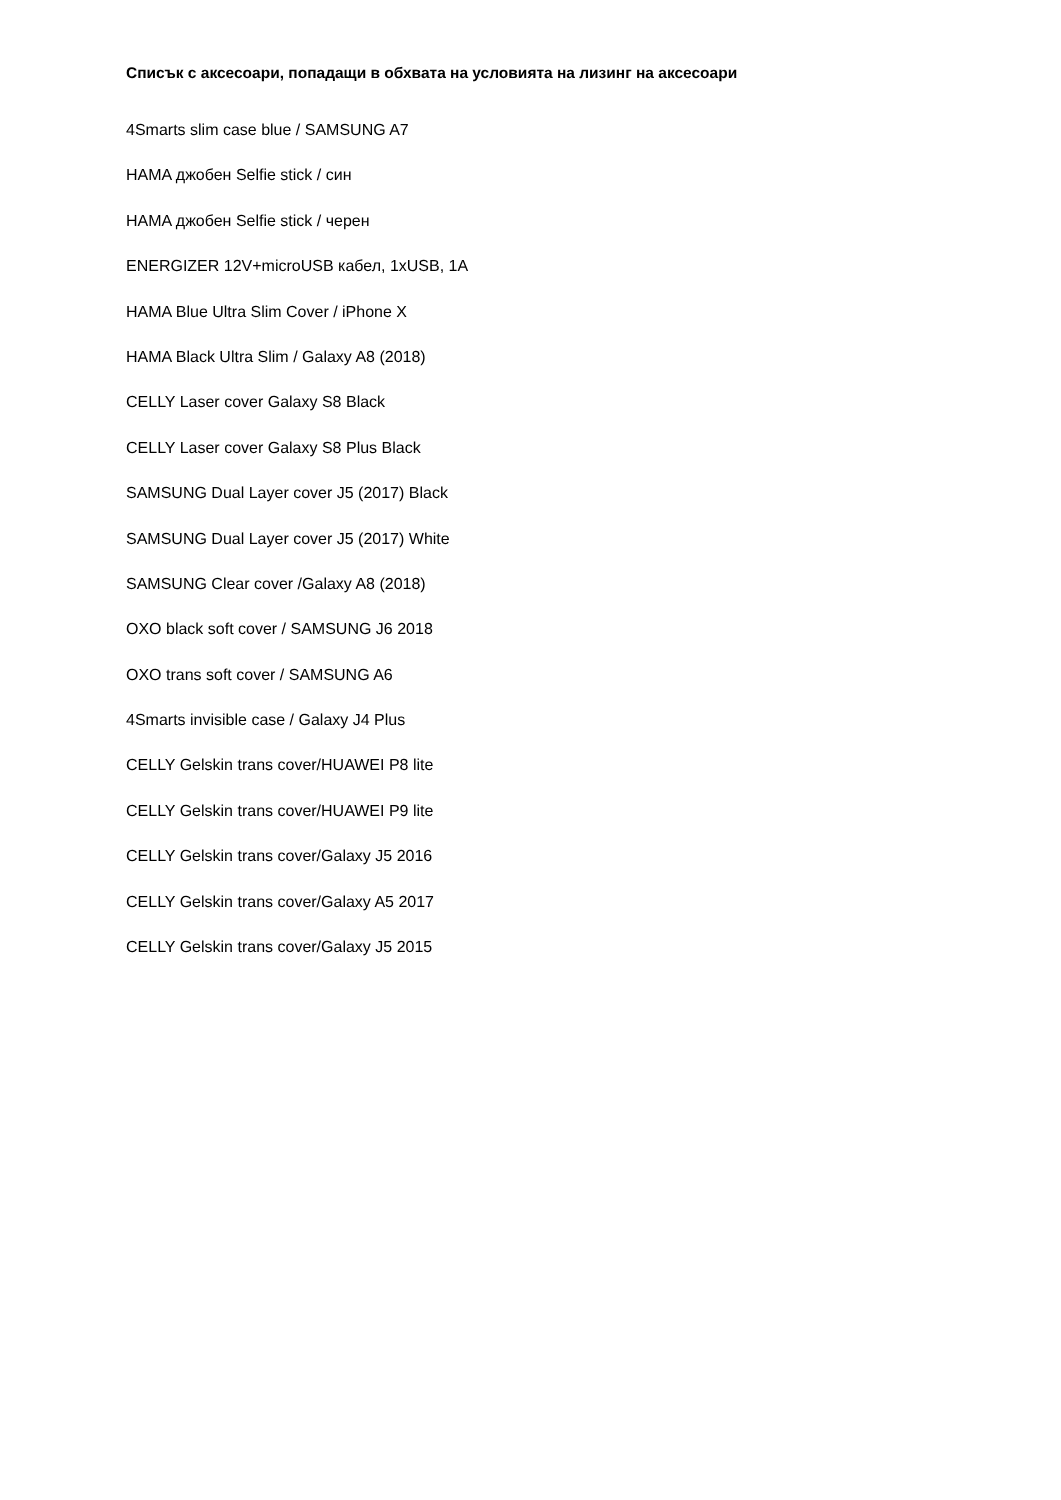Списък с аксесоари, попадащи в обхвата на условията на лизинг на аксесоари
4Smarts slim case blue / SAMSUNG A7
HAMA джобен Selfie stick / син
HAMA джобен Selfie stick / черен
ENERGIZER 12V+microUSB кабел, 1xUSB, 1A
HAMA Blue Ultra Slim Cover / iPhone X
HAMA Black Ultra Slim / Galaxy A8 (2018)
CELLY Laser cover Galaxy S8 Black
CELLY Laser cover Galaxy S8 Plus Black
SAMSUNG Dual Layer cover J5 (2017) Black
SAMSUNG Dual Layer cover J5 (2017) White
SAMSUNG Clear cover /Galaxy A8 (2018)
OXO black soft cover / SAMSUNG J6 2018
OXO trans soft cover / SAMSUNG A6
4Smarts invisible case / Galaxy J4 Plus
CELLY Gelskin trans cover/HUAWEI P8 lite
CELLY Gelskin trans cover/HUAWEI P9 lite
CELLY Gelskin trans cover/Galaxy J5 2016
CELLY Gelskin trans cover/Galaxy A5 2017
CELLY Gelskin trans cover/Galaxy J5 2015